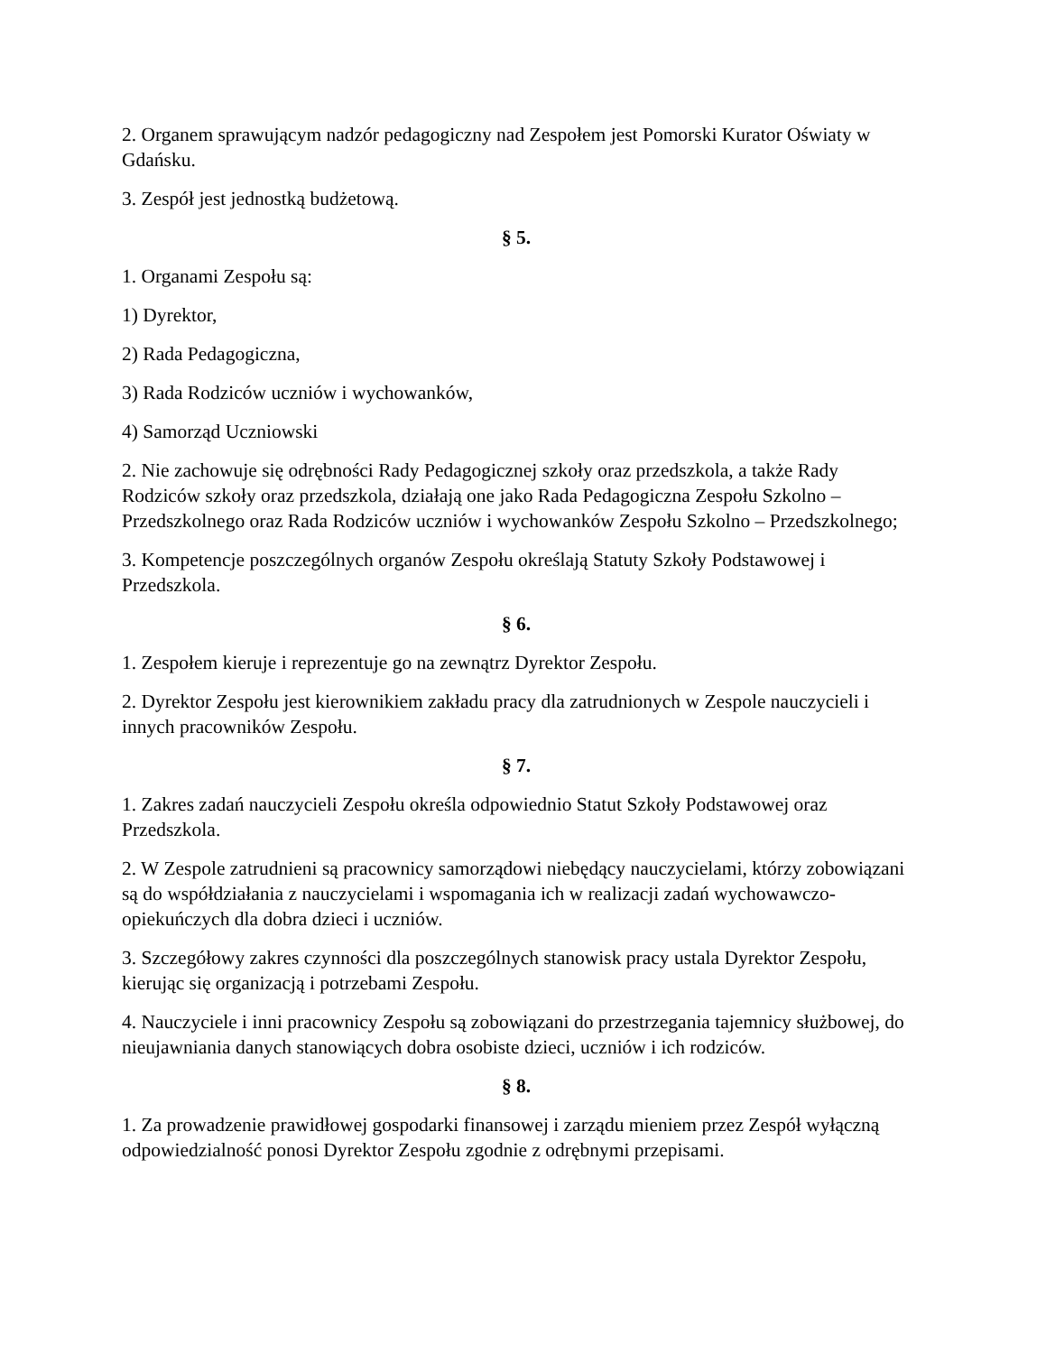2. Organem sprawującym nadzór pedagogiczny nad Zespołem jest Pomorski Kurator Oświaty w Gdańsku.
3. Zespół jest jednostką budżetową.
§ 5.
1. Organami Zespołu są:
1) Dyrektor,
2) Rada Pedagogiczna,
3) Rada Rodziców uczniów i wychowanków,
4) Samorząd Uczniowski
2. Nie zachowuje się odrębności Rady Pedagogicznej szkoły oraz przedszkola, a także Rady Rodziców szkoły oraz przedszkola, działają one jako Rada Pedagogiczna Zespołu Szkolno – Przedszkolnego oraz Rada Rodziców uczniów i wychowanków Zespołu Szkolno – Przedszkolnego;
3. Kompetencje poszczególnych organów Zespołu określają Statuty Szkoły Podstawowej i Przedszkola.
§ 6.
1. Zespołem kieruje i reprezentuje go na zewnątrz Dyrektor Zespołu.
2. Dyrektor Zespołu jest kierownikiem zakładu pracy dla zatrudnionych w Zespole nauczycieli i innych pracowników Zespołu.
§ 7.
1. Zakres zadań nauczycieli Zespołu określa odpowiednio Statut Szkoły Podstawowej oraz Przedszkola.
2. W Zespole zatrudnieni są pracownicy samorządowi niebędący nauczycielami, którzy zobowiązani są do współdziałania z nauczycielami i wspomagania ich w realizacji zadań wychowawczo-opiekuńczych dla dobra dzieci i uczniów.
3. Szczegółowy zakres czynności dla poszczególnych stanowisk pracy ustala Dyrektor Zespołu, kierując się organizacją i potrzebami Zespołu.
4. Nauczyciele i inni pracownicy Zespołu są zobowiązani do przestrzegania tajemnicy służbowej, do nieujawniania danych stanowiących dobra osobiste dzieci, uczniów i ich rodziców.
§ 8.
1. Za prowadzenie prawidłowej gospodarki finansowej i zarządu mieniem przez Zespół wyłączną odpowiedzialność ponosi Dyrektor Zespołu zgodnie z odrębnymi przepisami.